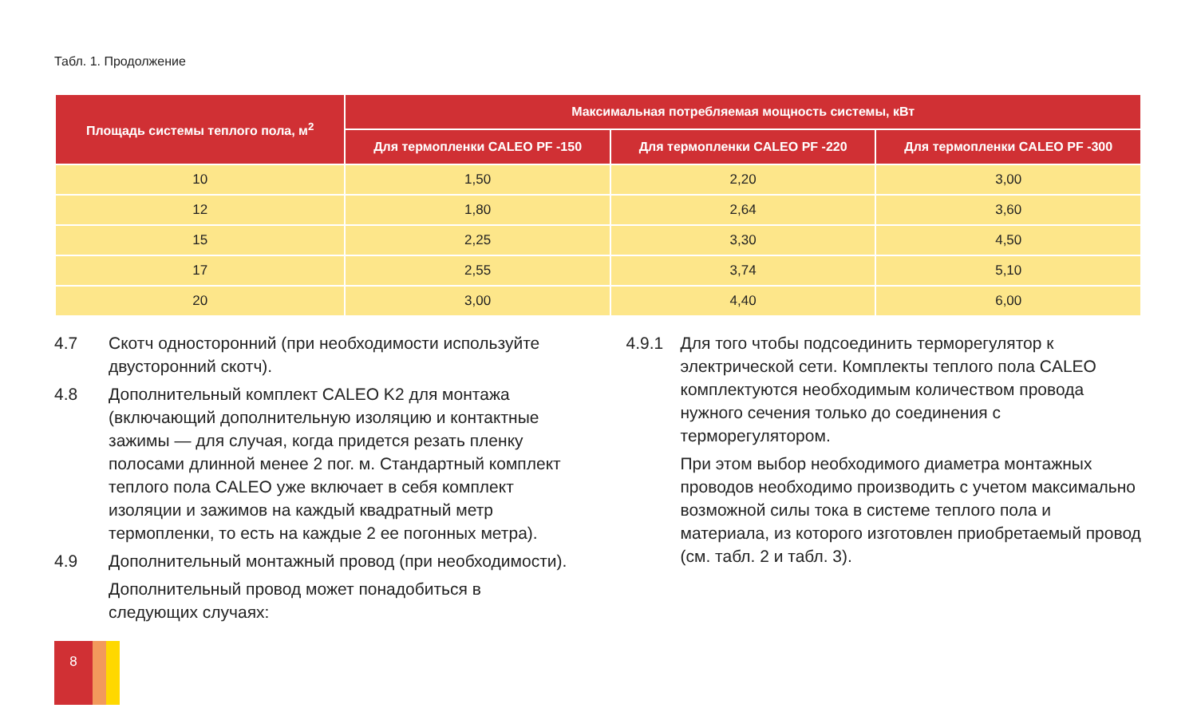Табл. 1. Продолжение
| Площадь системы теплого пола, м<sup>2</sup> | Максимальная потребляемая мощность системы, кВт | | |
| --- | --- | --- | --- |
| | Для термопленки CALEO PF -150 | Для термопленки CALEO PF -220 | Для термопленки CALEO PF -300 |
| 10 | 1,50 | 2,20 | 3,00 |
| 12 | 1,80 | 2,64 | 3,60 |
| 15 | 2,25 | 3,30 | 4,50 |
| 17 | 2,55 | 3,74 | 5,10 |
| 20 | 3,00 | 4,40 | 6,00 |
4.7 Скотч односторонний (при необходимости используйте двусторонний скотч).
4.8 Дополнительный комплект CALEO K2 для монтажа (включающий дополнительную изоляцию и контактные зажимы — для случая, когда придется резать пленку полосами длинной менее 2 пог. м. Стандартный комплект теплого пола CALEO уже включает в себя комплект изоляции и зажимов на каждый квадратный метр термопленки, то есть на каждые 2 ее погонных метра).
4.9 Дополнительный монтажный провод (при необходимости).
Дополнительный провод может понадобиться в следующих случаях:
4.9.1 Для того чтобы подсоединить терморегулятор к электрической сети. Комплекты теплого пола CALEO комплектуются необходимым количеством провода нужного сечения только до соединения с терморегулятором.
При этом выбор необходимого диаметра монтажных проводов необходимо производить с учетом максимально возможной силы тока в системе теплого пола и материала, из которого изготовлен приобретаемый провод (см. табл. 2 и табл. 3).
8